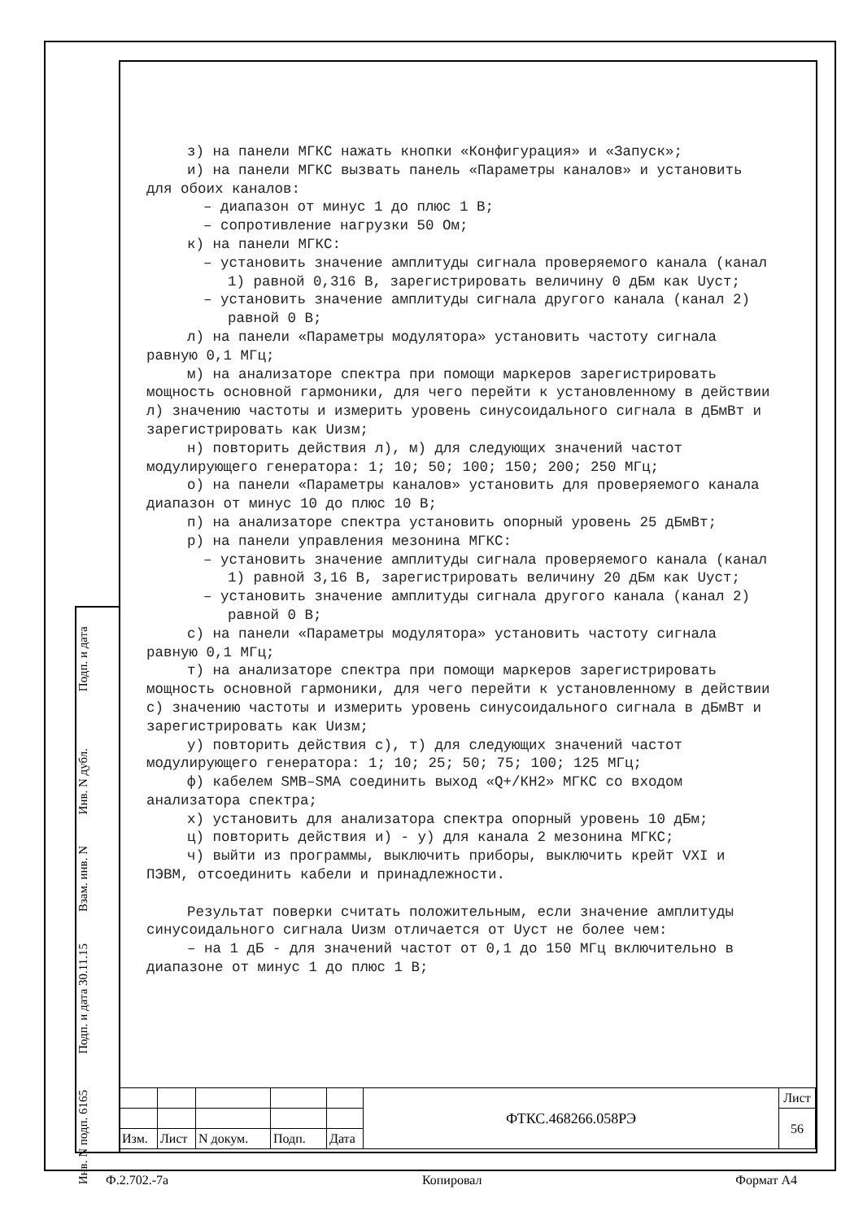Подп. и дата
Инв. N дубл.
Взам. инв. N
Подп. и дата 30.11.15
Инв. N подп. 6165
з) на панели МГКС нажать кнопки «Конфигурация» и «Запуск»;
и) на панели МГКС вызвать панель «Параметры каналов» и установить для обоих каналов:
– диапазон от минус 1 до плюс 1 В;
– сопротивление нагрузки 50 Ом;
к) на панели МГКС:
– установить значение амплитуды сигнала проверяемого канала (канал 1) равной 0,316 В, зарегистрировать величину 0 дБм как Uуст;
– установить значение амплитуды сигнала другого канала (канал 2) равной 0 В;
л) на панели «Параметры модулятора» установить частоту сигнала равную 0,1 МГц;
м) на анализаторе спектра при помощи маркеров зарегистрировать мощность основной гармоники, для чего перейти к установленному в действии л) значению частоты и измерить уровень синусоидального сигнала в дБмВт и зарегистрировать как Uизм;
н) повторить действия л), м) для следующих значений частот модулирующего генератора: 1; 10; 50; 100; 150; 200; 250 МГц;
о) на панели «Параметры каналов» установить для проверяемого канала диапазон от минус 10 до плюс 10 В;
п) на анализаторе спектра установить опорный уровень 25 дБмВт;
р) на панели управления мезонина МГКС:
– установить значение амплитуды сигнала проверяемого канала (канал 1) равной 3,16 В, зарегистрировать величину 20 дБм как Uуст;
– установить значение амплитуды сигнала другого канала (канал 2) равной 0 В;
с) на панели «Параметры модулятора» установить частоту сигнала равную 0,1 МГц;
т) на анализаторе спектра при помощи маркеров зарегистрировать мощность основной гармоники, для чего перейти к установленному в действии с) значению частоты и измерить уровень синусоидального сигнала в дБмВт и зарегистрировать как Uизм;
у) повторить действия с), т) для следующих значений частот модулирующего генератора: 1; 10; 25; 50; 75; 100; 125 МГц;
ф) кабелем SMB–SMA соединить выход «Q+/КН2» МГКС со входом анализатора спектра;
х) установить для анализатора спектра опорный уровень 10 дБм;
ц) повторить действия и) - у) для канала 2 мезонина МГКС;
ч) выйти из программы, выключить приборы, выключить крейт VXI и ПЭВМ, отсоединить кабели и принадлежности.
Результат поверки считать положительным, если значение амплитуды синусоидального сигнала Uизм отличается от Uуст не более чем:
– на 1 дБ - для значений частот от 0,1 до 150 МГц включительно в диапазоне от минус 1 до плюс 1 В;
| | | | | | ФТКС.468266.058РЭ | Лист |
| | | | | | | 56 |
| Изм. | Лист | N докум. | Подп. | Дата | | |
Ф.2.702.-7а Копировал Формат А4